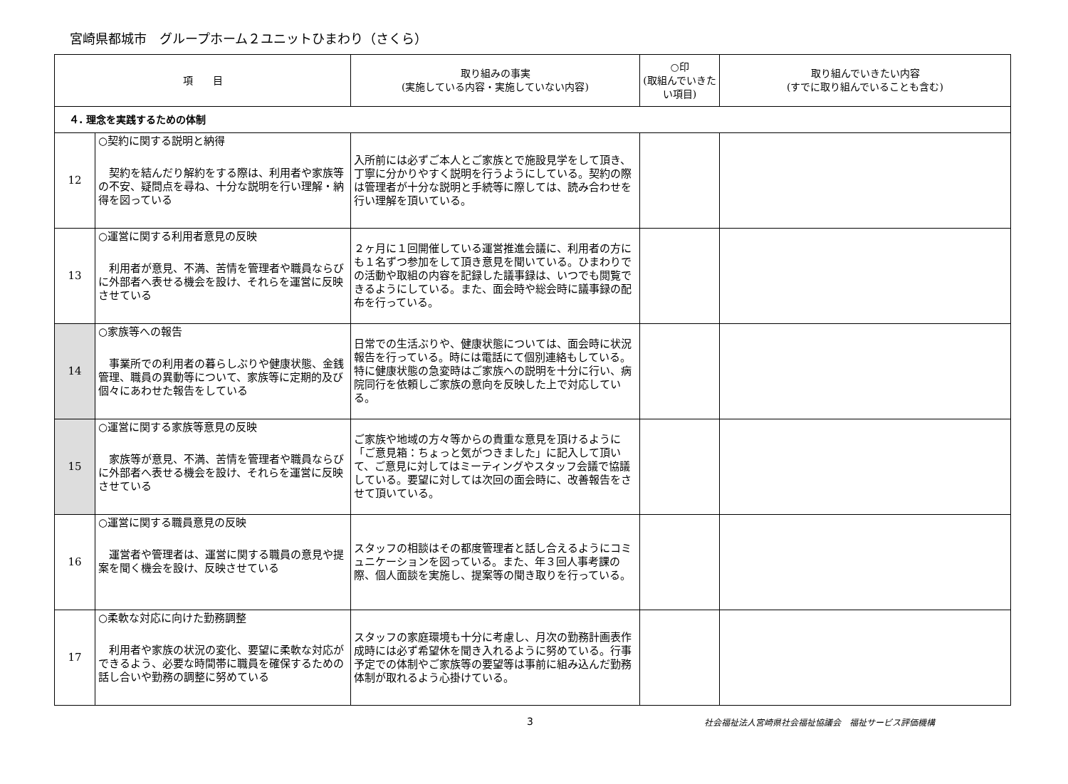宮崎県都城市　グループホーム２ユニットひまわり（さくら）
| 項 目 | | 取り組みの事実 (実施している内容・実施していない内容) | ○印 (取組んでいきたい項目) | 取り組んでいきたい内容 (すでに取り組んでいることも含む) |
| --- | --- | --- | --- | --- |
| ４. 理念を実践するための体制 | | | | |
| 12 | ○契約に関する説明と納得 契約を結んだり解約をする際は、利用者や家族等の不安、疑問点を尋ね、十分な説明を行い理解・納得を図っている | 入所前には必ずご本人とご家族とで施設見学をして頂き、丁寧に分かりやすく説明を行うようにしている。契約の際は管理者が十分な説明と手続等に際しては、読み合わせを行い理解を頂いている。 | | |
| 13 | ○運営に関する利用者意見の反映 利用者が意見、不満、苦情を管理者や職員ならびに外部者へ表せる機会を設け、それらを運営に反映させている | ２ヶ月に１回開催している運営推進会議に、利用者の方にも１名ずつ参加をして頂き意見を聞いている。ひまわりでの活動や取組の内容を記録した議事録は、いつでも閲覧できるようにしている。また、面会時や総会時に議事録の配布を行っている。 | | |
| 14 | ○家族等への報告 事業所での利用者の暮らしぶりや健康状態、金銭管理、職員の異動等について、家族等に定期的及び個々にあわせた報告をしている | 日常での生活ぶりや、健康状態については、面会時に状況報告を行っている。時には電話にて個別連絡もしている。特に健康状態の急変時はご家族への説明を十分に行い、病院同行を依頼しご家族の意向を反映した上で対応している。 | | |
| 15 | ○運営に関する家族等意見の反映 家族等が意見、不満、苦情を管理者や職員ならびに外部者へ表せる機会を設け、それらを運営に反映させている | ご家族や地域の方々等からの貴重な意見を頂けるように「ご意見箱：ちょっと気がつきました」に記入して頂いて、ご意見に対してはミーティングやスタッフ会議で協議している。要望に対しては次回の面会時に、改善報告をさせて頂いている。 | | |
| 16 | ○運営に関する職員意見の反映 運営者や管理者は、運営に関する職員の意見や提案を聞く機会を設け、反映させている | スタッフの相談はその都度管理者と話し合えるようにコミュニケーションを図っている。また、年３回人事考課の際、個人面談を実施し、提案等の聞き取りを行っている。 | | |
| 17 | ○柔軟な対応に向けた勤務調整 利用者や家族の状況の変化、要望に柔軟な対応ができるよう、必要な時間帯に職員を確保するための話し合いや勤務の調整に努めている | スタッフの家庭環境も十分に考慮し、月次の勤務計画表作成時には必ず希望休を聞き入れるように努めている。行事予定での体制やご家族等の要望等は事前に組み込んだ勤務体制が取れるよう心掛けている。 | | |
3 社会福祉法人宮崎県社会福祉協議会　福祉サービス評価機構